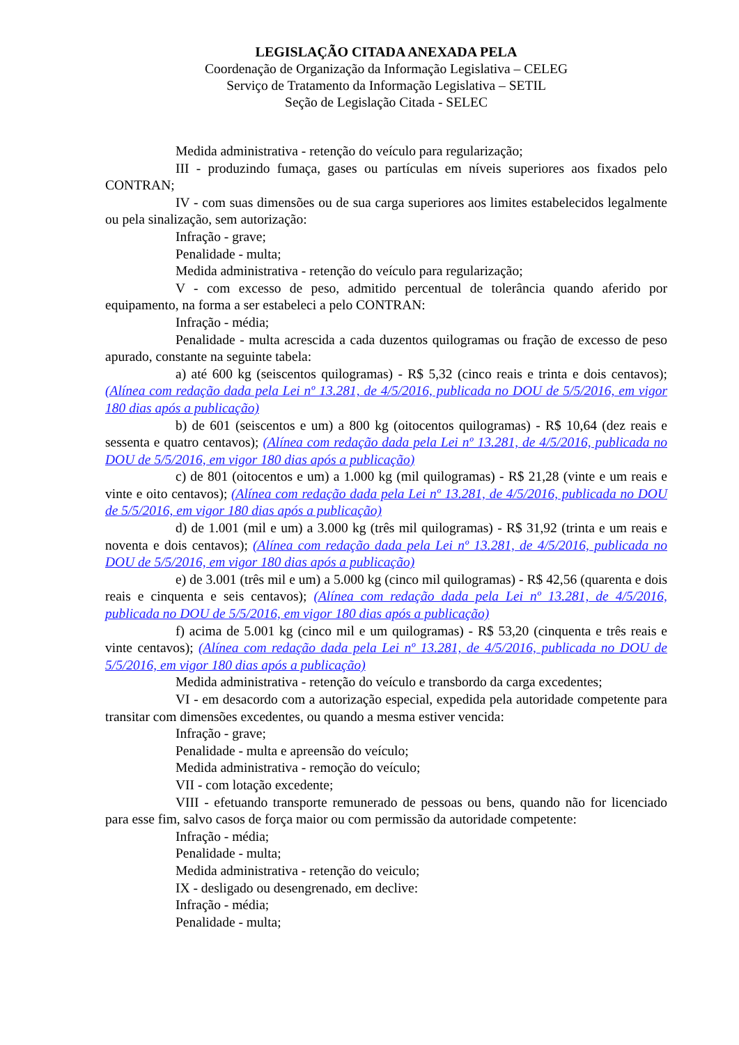LEGISLAÇÃO CITADA ANEXADA PELA
Coordenação de Organização da Informação Legislativa – CELEG
Serviço de Tratamento da Informação Legislativa – SETIL
Seção de Legislação Citada - SELEC
Medida administrativa - retenção do veículo para regularização;
III - produzindo fumaça, gases ou partículas em níveis superiores aos fixados pelo CONTRAN;
IV - com suas dimensões ou de sua carga superiores aos limites estabelecidos legalmente ou pela sinalização, sem autorização:
Infração - grave;
Penalidade - multa;
Medida administrativa - retenção do veículo para regularização;
V - com excesso de peso, admitido percentual de tolerância quando aferido por equipamento, na forma a ser estabeleci a pelo CONTRAN:
Infração - média;
Penalidade - multa acrescida a cada duzentos quilogramas ou fração de excesso de peso apurado, constante na seguinte tabela:
a) até 600 kg (seiscentos quilogramas) - R$ 5,32 (cinco reais e trinta e dois centavos); (Alínea com redação dada pela Lei nº 13.281, de 4/5/2016, publicada no DOU de 5/5/2016, em vigor 180 dias após a publicação)
b) de 601 (seiscentos e um) a 800 kg (oitocentos quilogramas) - R$ 10,64 (dez reais e sessenta e quatro centavos); (Alínea com redação dada pela Lei nº 13.281, de 4/5/2016, publicada no DOU de 5/5/2016, em vigor 180 dias após a publicação)
c) de 801 (oitocentos e um) a 1.000 kg (mil quilogramas) - R$ 21,28 (vinte e um reais e vinte e oito centavos); (Alínea com redação dada pela Lei nº 13.281, de 4/5/2016, publicada no DOU de 5/5/2016, em vigor 180 dias após a publicação)
d) de 1.001 (mil e um) a 3.000 kg (três mil quilogramas) - R$ 31,92 (trinta e um reais e noventa e dois centavos); (Alínea com redação dada pela Lei nº 13.281, de 4/5/2016, publicada no DOU de 5/5/2016, em vigor 180 dias após a publicação)
e) de 3.001 (três mil e um) a 5.000 kg (cinco mil quilogramas) - R$ 42,56 (quarenta e dois reais e cinquenta e seis centavos); (Alínea com redação dada pela Lei nº 13.281, de 4/5/2016, publicada no DOU de 5/5/2016, em vigor 180 dias após a publicação)
f) acima de 5.001 kg (cinco mil e um quilogramas) - R$ 53,20 (cinquenta e três reais e vinte centavos); (Alínea com redação dada pela Lei nº 13.281, de 4/5/2016, publicada no DOU de 5/5/2016, em vigor 180 dias após a publicação)
Medida administrativa - retenção do veículo e transbordo da carga excedentes;
VI - em desacordo com a autorização especial, expedida pela autoridade competente para transitar com dimensões excedentes, ou quando a mesma estiver vencida:
Infração - grave;
Penalidade - multa e apreensão do veículo;
Medida administrativa - remoção do veículo;
VII - com lotação excedente;
VIII - efetuando transporte remunerado de pessoas ou bens, quando não for licenciado para esse fim, salvo casos de força maior ou com permissão da autoridade competente:
Infração - média;
Penalidade - multa;
Medida administrativa - retenção do veiculo;
IX - desligado ou desengrenado, em declive:
Infração - média;
Penalidade - multa;